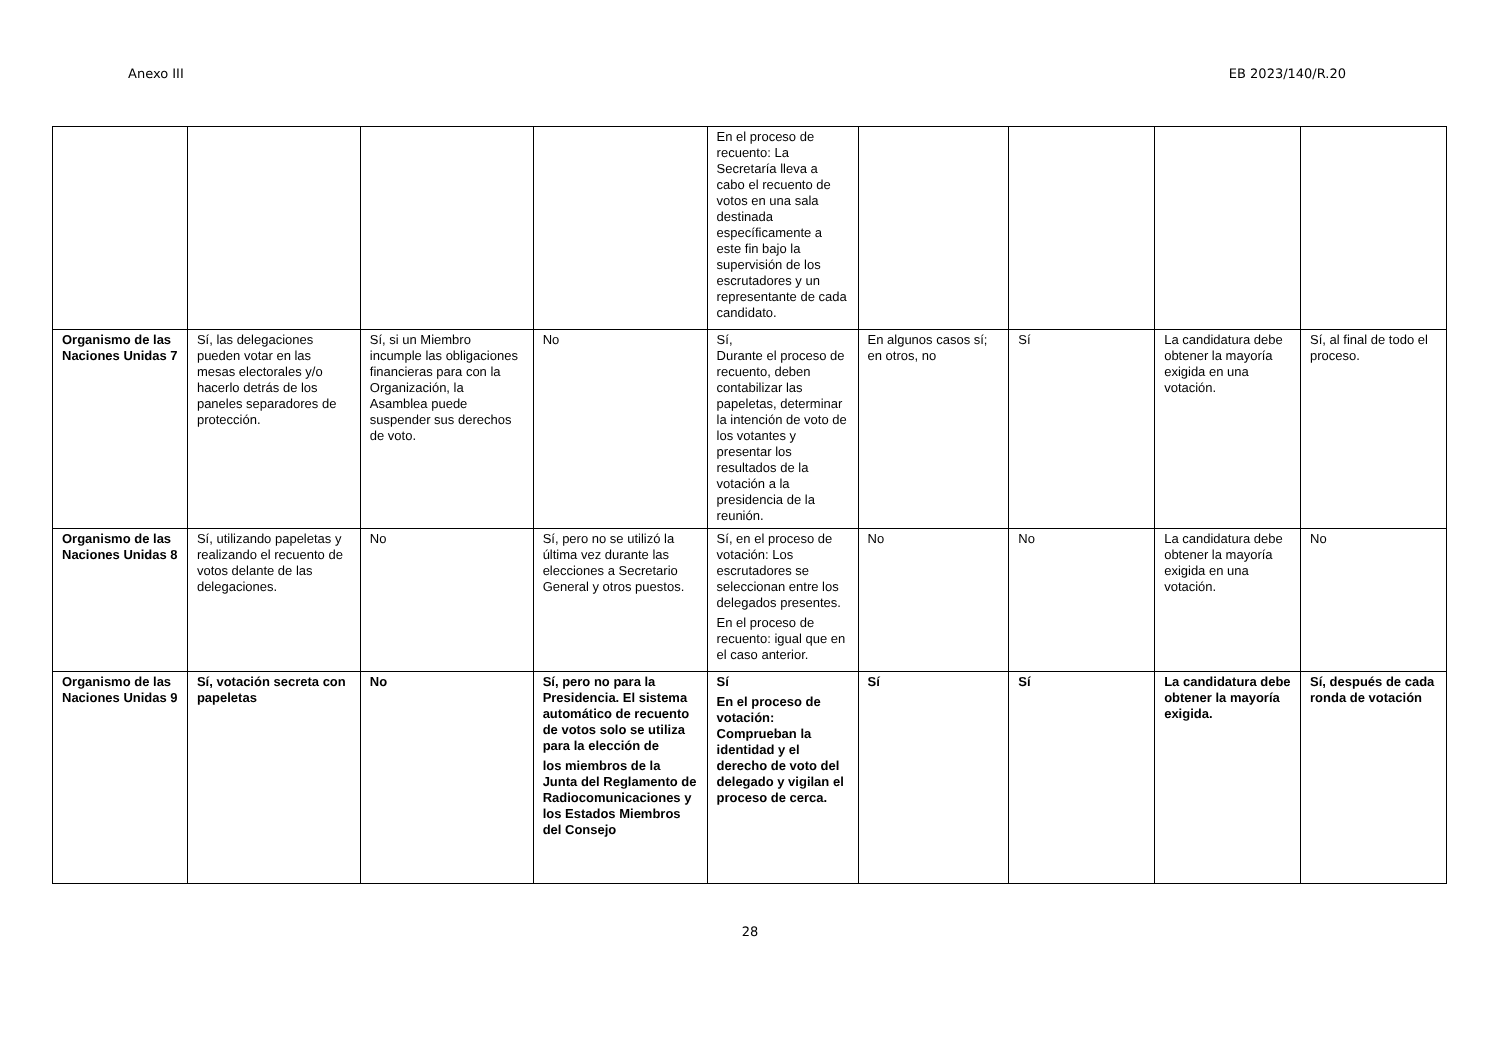Anexo III EB 2023/140/R.20
| | | | | En el proceso de recuento: La Secretaría lleva a cabo el recuento de votos en una sala destinada específicamente a este fin bajo la supervisión de los escrutadores y un representante de cada candidato. | | | | |
| Organismo de las Naciones Unidas 7 | Sí, las delegaciones pueden votar en las mesas electorales y/o hacerlo detrás de los paneles separadores de protección. | Sí, si un Miembro incumple las obligaciones financieras para con la Organización, la Asamblea puede suspender sus derechos de voto. | No | Sí, Durante el proceso de recuento, deben contabilizar las papeletas, determinar la intención de voto de los votantes y presentar los resultados de la votación a la presidencia de la reunión. | En algunos casos sí; en otros, no | Sí | La candidatura debe obtener la mayoría exigida en una votación. | Sí, al final de todo el proceso. |
| Organismo de las Naciones Unidas 8 | Sí, utilizando papeletas y realizando el recuento de votos delante de las delegaciones. | No | Sí, pero no se utilizó la última vez durante las elecciones a Secretario General y otros puestos. | Sí, en el proceso de votación: Los escrutadores se seleccionan entre los delegados presentes. En el proceso de recuento: igual que en el caso anterior. | No | No | La candidatura debe obtener la mayoría exigida en una votación. | No |
| Organismo de las Naciones Unidas 9 | Sí, votación secreta con papeletas | No | Sí, pero no para la Presidencia. El sistema automático de recuento de votos solo se utiliza para la elección de los miembros de la Junta del Reglamento de Radiocomunicaciones y los Estados Miembros del Consejo | Sí En el proceso de votación: Comprueban la identidad y el derecho de voto del delegado y vigilan el proceso de cerca. | Sí | Sí | La candidatura debe obtener la mayoría exigida. | Sí, después de cada ronda de votación |
28